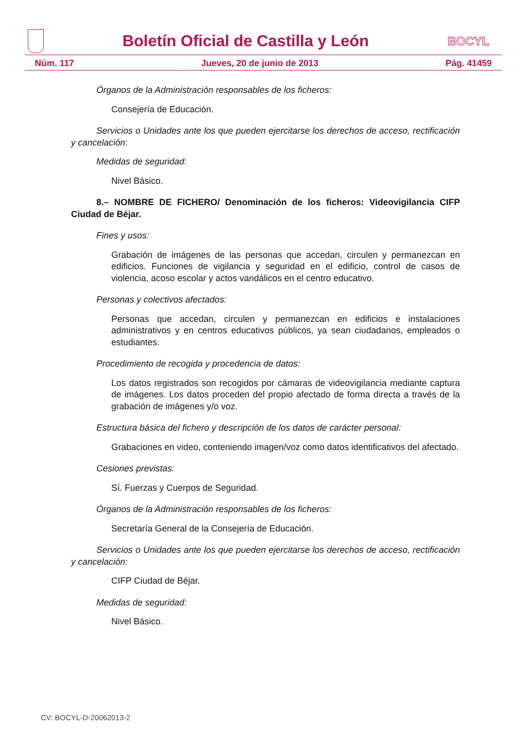Boletín Oficial de Castilla y León
BOCYL
Núm. 117 Jueves, 20 de junio de 2013 Pág. 41459
Órganos de la Administración responsables de los ficheros:
Consejería de Educación.
Servicios o Unidades ante los que pueden ejercitarse los derechos de acceso, rectificación y cancelación:
Medidas de seguridad:
Nivel Básico.
8.– NOMBRE DE FICHERO/ Denominación de los ficheros: Videovigilancia CIFP Ciudad de Béjar.
Fines y usos:
Grabación de imágenes de las personas que accedan, circulen y permanezcan en edificios. Funciones de vigilancia y seguridad en el edificio, control de casos de violencia, acoso escolar y actos vandálicos en el centro educativo.
Personas y colectivos afectados:
Personas que accedan, circulen y permanezcan en edificios e instalaciones administrativos y en centros educativos públicos, ya sean ciudadanos, empleados o estudiantes.
Procedimiento de recogida y procedencia de datos:
Los datos registrados son recogidos por cámaras de videovigilancia mediante captura de imágenes. Los datos proceden del propio afectado de forma directa a través de la grabación de imágenes y/o voz.
Estructura básica del fichero y descripción de los datos de carácter personal:
Grabaciones en video, conteniendo imagen/voz como datos identificativos del afectado.
Cesiones previstas:
Sí. Fuerzas y Cuerpos de Seguridad.
Órganos de la Administración responsables de los ficheros:
Secretaría General de la Consejería de Educación.
Servicios o Unidades ante los que pueden ejercitarse los derechos de acceso, rectificación y cancelación:
CIFP Ciudad de Béjar.
Medidas de seguridad:
Nivel Básico.
CV: BOCYL-D-20062013-2